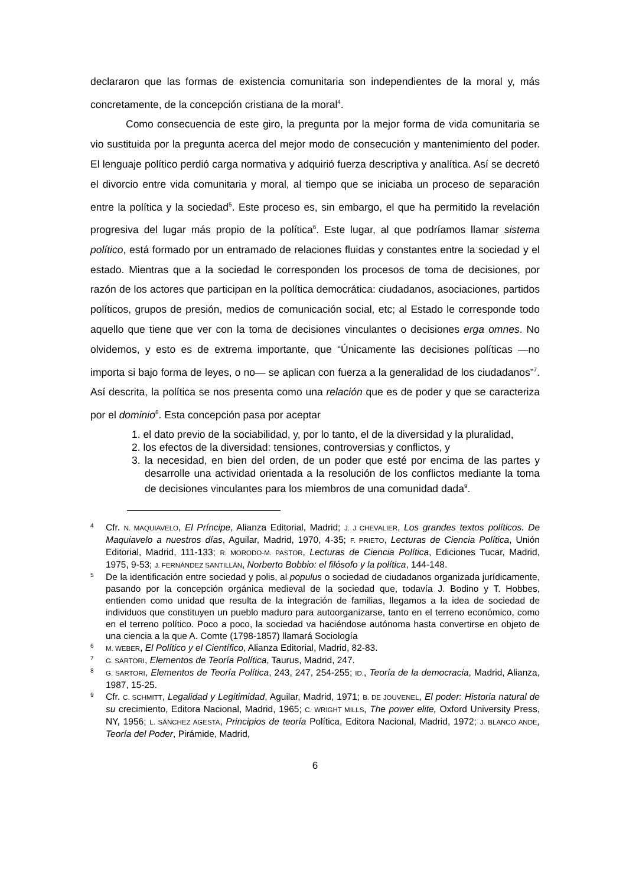declararon que las formas de existencia comunitaria son independientes de la moral y, más concretamente, de la concepción cristiana de la moral<sup>4</sup>.
Como consecuencia de este giro, la pregunta por la mejor forma de vida comunitaria se vio sustituida por la pregunta acerca del mejor modo de consecución y mantenimiento del poder. El lenguaje político perdió carga normativa y adquirió fuerza descriptiva y analítica. Así se decretó el divorcio entre vida comunitaria y moral, al tiempo que se iniciaba un proceso de separación entre la política y la sociedad<sup>5</sup>. Este proceso es, sin embargo, el que ha permitido la revelación progresiva del lugar más propio de la política<sup>6</sup>. Este lugar, al que podríamos llamar sistema político, está formado por un entramado de relaciones fluidas y constantes entre la sociedad y el estado. Mientras que a la sociedad le corresponden los procesos de toma de decisiones, por razón de los actores que participan en la política democrática: ciudadanos, asociaciones, partidos políticos, grupos de presión, medios de comunicación social, etc; al Estado le corresponde todo aquello que tiene que ver con la toma de decisiones vinculantes o decisiones erga omnes. No olvidemos, y esto es de extrema importante, que “Únicamente las decisiones políticas —no importa si bajo forma de leyes, o no— se aplican con fuerza a la generalidad de los ciudadanos”<sup>7</sup>. Así descrita, la política se nos presenta como una relación que es de poder y que se caracteriza por el dominio<sup>8</sup>. Esta concepción pasa por aceptar
1. el dato previo de la sociabilidad, y, por lo tanto, el de la diversidad y la pluralidad,
2. los efectos de la diversidad: tensiones, controversias y conflictos, y
3. la necesidad, en bien del orden, de un poder que esté por encima de las partes y desarrolle una actividad orientada a la resolución de los conflictos mediante la toma de decisiones vinculantes para los miembros de una comunidad dada<sup>9</sup>.
4
Cfr. N. MAQUIAVELO, El Príncipe, Alianza Editorial, Madrid; J. J CHEVALIER, Los grandes textos políticos. De Maquiavelo a nuestros días, Aguilar, Madrid, 1970, 4-35; F. PRIETO, Lecturas de Ciencia Política, Unión Editorial, Madrid, 111-133; R. MORODO-M. PASTOR, Lecturas de Ciencia Política, Ediciones Tucar, Madrid, 1975, 9-53; J. FERNÁNDEZ SANTILLÁN, Norberto Bobbio: el filósofo y la política, 144-148.
5
De la identificación entre sociedad y polis, al populus o sociedad de ciudadanos organizada jurídicamente, pasando por la concepción orgánica medieval de la sociedad que, todavía J. Bodino y T. Hobbes, entienden como unidad que resulta de la integración de familias, llegamos a la idea de sociedad de individuos que constituyen un pueblo maduro para autoorganizarse, tanto en el terreno económico, como en el terreno político. Poco a poco, la sociedad va haciéndose autónoma hasta convertirse en objeto de una ciencia a la que A. Comte (1798-1857) llamará Sociología
6
M. WEBER, El Político y el Científico, Alianza Editorial, Madrid, 82-83.
7
G. SARTORI, Elementos de Teoría Política, Taurus, Madrid, 247.
8
G. SARTORI, Elementos de Teoría Política, 243, 247, 254-255; ID., Teoría de la democracia, Madrid, Alianza, 1987, 15-25.
9
Cfr. C. SCHMITT, Legalidad y Legitimidad, Aguilar, Madrid, 1971; B. DE JOUVENEL, El poder: Historia natural de su crecimiento, Editora Nacional, Madrid, 1965; C. WRIGHT MILLS, The power elite, Oxford University Press, NY, 1956; L. SÁNCHEZ AGESTA, Principios de teoría Política, Editora Nacional, Madrid, 1972; J. BLANCO ANDE, Teoría del Poder, Pirámide, Madrid,
6